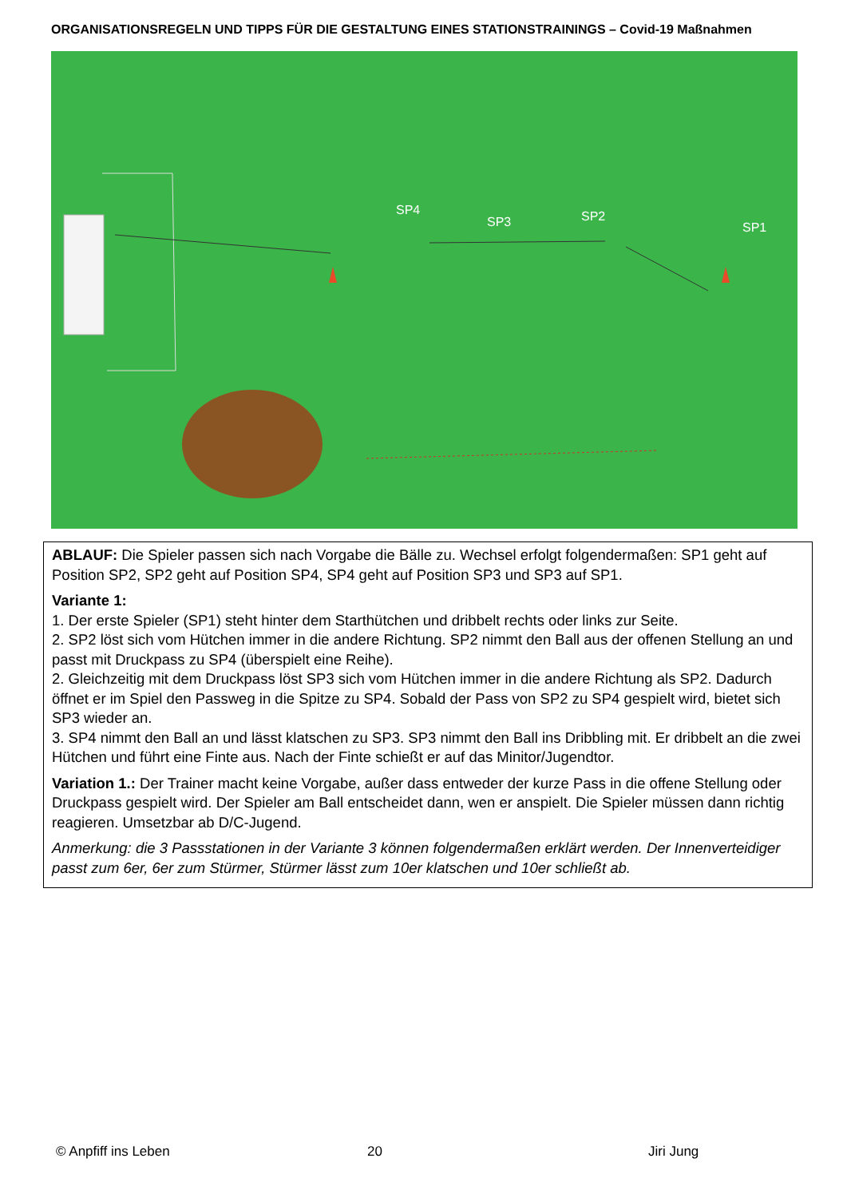ORGANISATIONSREGELN UND TIPPS FÜR DIE GESTALTUNG EINES STATIONSTRAININGS – Covid-19 Maßnahmen
SP4
SP3
SP2
SP1
ABLAUF: Die Spieler passen sich nach Vorgabe die Bälle zu. Wechsel erfolgt folgendermaßen: SP1 geht auf Position SP2, SP2 geht auf Position SP4, SP4 geht auf Position SP3 und SP3 auf SP1.
Variante 1:
1. Der erste Spieler (SP1) steht hinter dem Starthütchen und dribbelt rechts oder links zur Seite.
2. SP2 löst sich vom Hütchen immer in die andere Richtung. SP2 nimmt den Ball aus der offenen Stellung an und passt mit Druckpass zu SP4 (überspielt eine Reihe).
2. Gleichzeitig mit dem Druckpass löst SP3 sich vom Hütchen immer in die andere Richtung als SP2. Dadurch öffnet er im Spiel den Passweg in die Spitze zu SP4. Sobald der Pass von SP2 zu SP4 gespielt wird, bietet sich SP3 wieder an.
3. SP4 nimmt den Ball an und lässt klatschen zu SP3. SP3 nimmt den Ball ins Dribbling mit. Er dribbelt an die zwei Hütchen und führt eine Finte aus. Nach der Finte schießt er auf das Minitor/Jugendtor.
Variation 1.: Der Trainer macht keine Vorgabe, außer dass entweder der kurze Pass in die offene Stellung oder Druckpass gespielt wird. Der Spieler am Ball entscheidet dann, wen er anspielt. Die Spieler müssen dann richtig reagieren. Umsetzbar ab D/C-Jugend.
Anmerkung: die 3 Passstationen in der Variante 3 können folgendermaßen erklärt werden. Der Innenverteidiger passt zum 6er, 6er zum Stürmer, Stürmer lässt zum 10er klatschen und 10er schließt ab.
© Anpfiff ins Leben 20 Jiri Jung